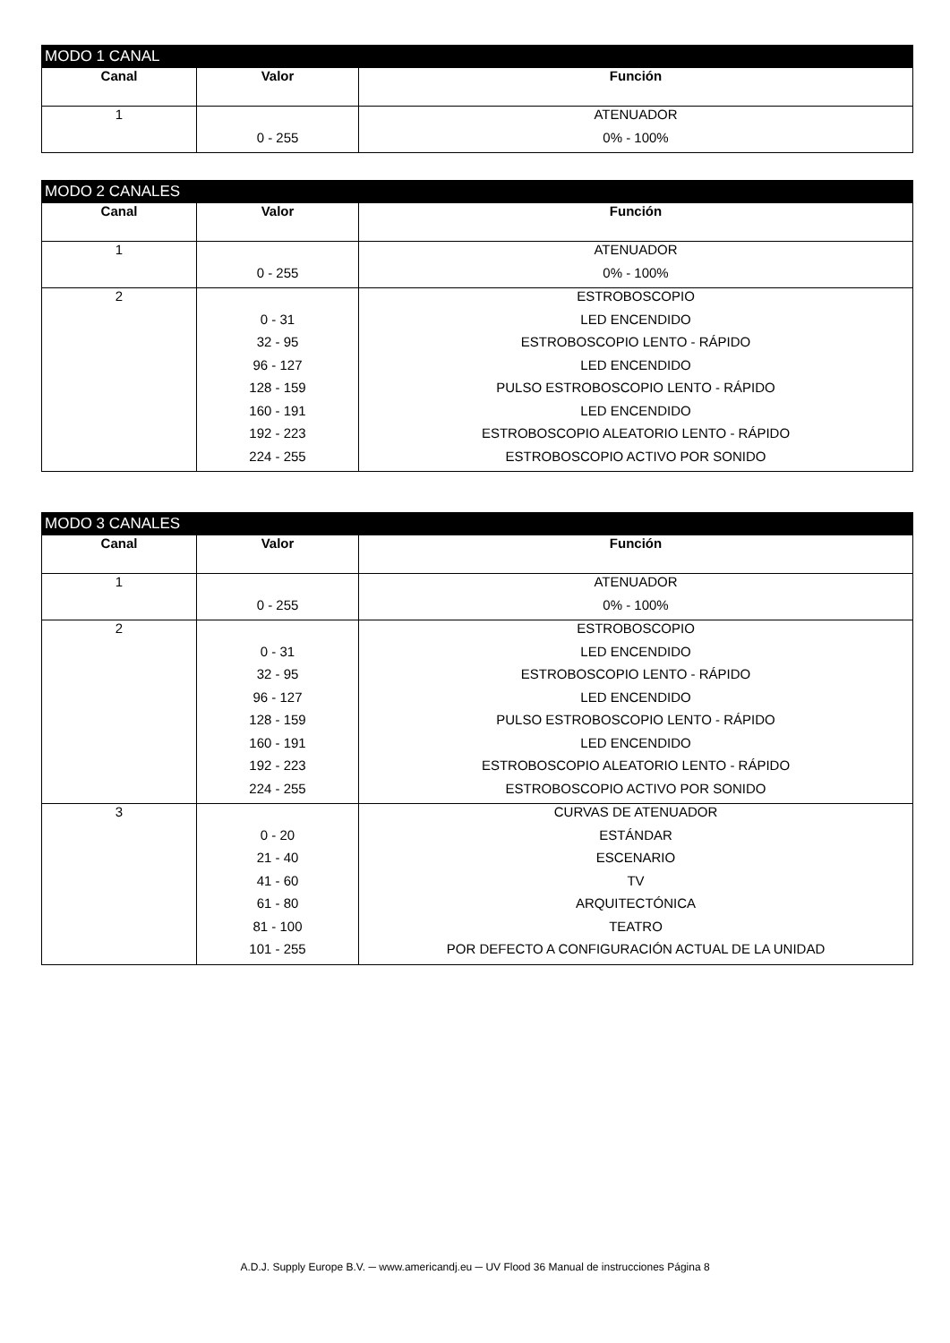MODO 1 CANAL
| Canal | Valor | Función |
| --- | --- | --- |
| 1 | | ATENUADOR |
| | 0 - 255 | 0% - 100% |
MODO 2 CANALES
| Canal | Valor | Función |
| --- | --- | --- |
| 1 | | ATENUADOR |
| | 0 - 255 | 0% - 100% |
| 2 | | ESTROBOSCOPIO |
| | 0 - 31 | LED ENCENDIDO |
| | 32 - 95 | ESTROBOSCOPIO LENTO - RÁPIDO |
| | 96 - 127 | LED ENCENDIDO |
| | 128 - 159 | PULSO ESTROBOSCOPIO LENTO - RÁPIDO |
| | 160 - 191 | LED ENCENDIDO |
| | 192 - 223 | ESTROBOSCOPIO ALEATORIO LENTO - RÁPIDO |
| | 224 - 255 | ESTROBOSCOPIO ACTIVO POR SONIDO |
MODO 3 CANALES
| Canal | Valor | Función |
| --- | --- | --- |
| 1 | | ATENUADOR |
| | 0 - 255 | 0% - 100% |
| 2 | | ESTROBOSCOPIO |
| | 0 - 31 | LED ENCENDIDO |
| | 32 - 95 | ESTROBOSCOPIO LENTO - RÁPIDO |
| | 96 - 127 | LED ENCENDIDO |
| | 128 - 159 | PULSO ESTROBOSCOPIO LENTO - RÁPIDO |
| | 160 - 191 | LED ENCENDIDO |
| | 192 - 223 | ESTROBOSCOPIO ALEATORIO LENTO - RÁPIDO |
| | 224 - 255 | ESTROBOSCOPIO ACTIVO POR SONIDO |
| 3 | | CURVAS DE ATENUADOR |
| | 0 - 20 | ESTÁNDAR |
| | 21 - 40 | ESCENARIO |
| | 41 - 60 | TV |
| | 61 - 80 | ARQUITECTÓNICA |
| | 81 - 100 | TEATRO |
| | 101 - 255 | POR DEFECTO A CONFIGURACIÓN ACTUAL DE LA UNIDAD |
A.D.J. Supply Europe B.V. ─ www.americandj.eu ─ UV Flood 36 Manual de instrucciones Página 8